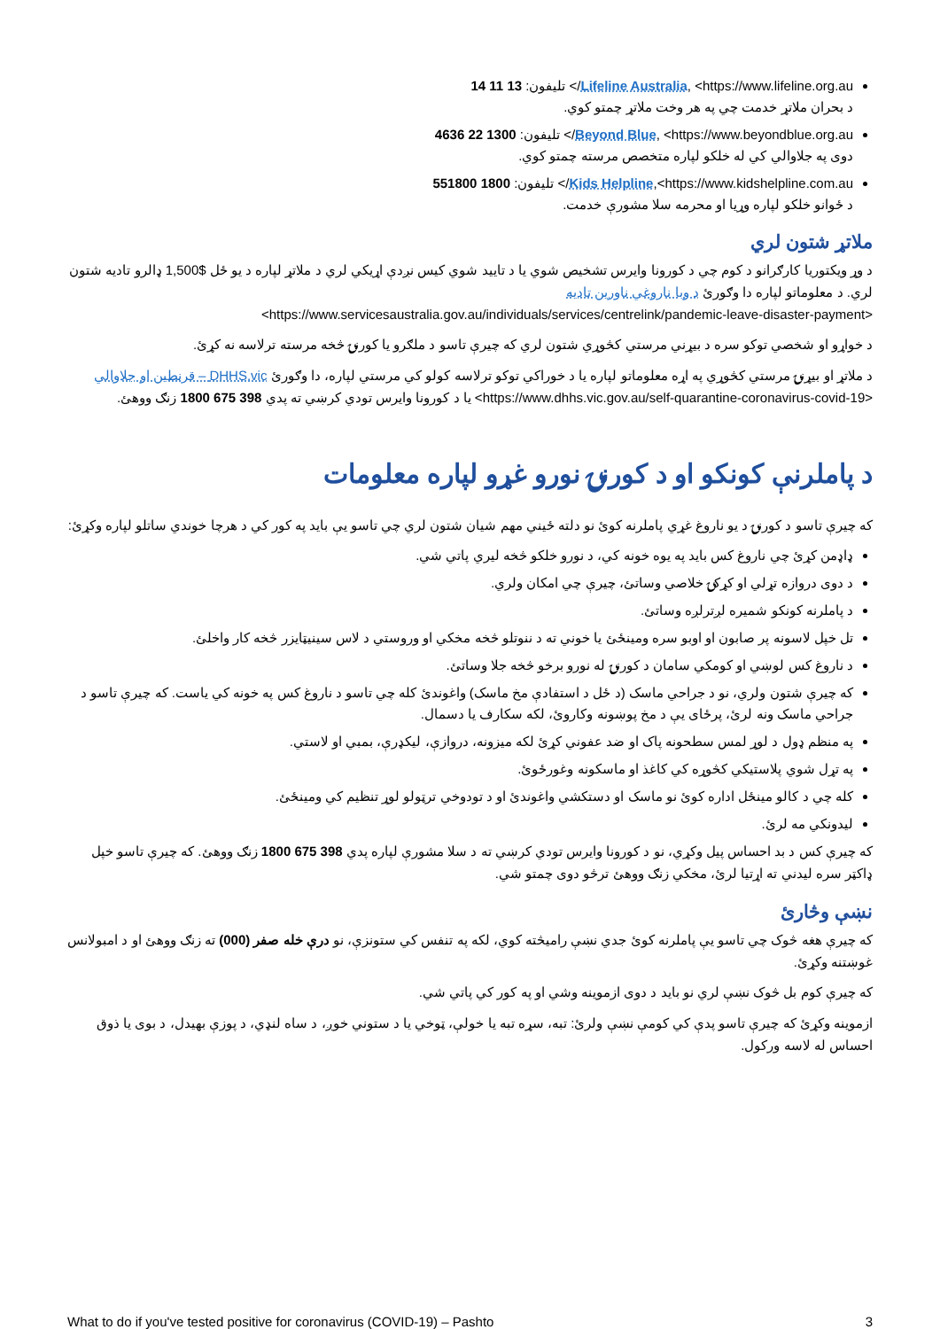Lifeline Australia, <https://www.lifeline.org.au/> تليفون: 13 11 14
د بحران ملاتړ خدمت چي په هر وخت ملاتړ چمتو کوي.
Beyond Blue, <https://www.beyondblue.org.au/> تليفون: 1300 22 4636
دوی په جلاوالي کي له خلکو لپاره متخصص مرسته چمتو کوي.
Kids Helpline,<https://www.kidshelpline.com.au/> تليفون: 1800 551800
د ځوانو خلکو لپاره وړيا او محرمه سلا مشورې خدمت.
ملاتړ شتون لري
د وړ ويکتوريا کارګرانو د کوم چي د کورونا وايرس تشخيص شوي يا د تاييد شوي کيس نږدې اړيکي لري د ملاتړ لپاره د يو ځل $1,500 ډالرو تاديه شتون لري. د معلوماتو لپاره دا وګورئ د وبا ناروغي ناورين تاديه
<https://www.servicesaustralia.gov.au/individuals/services/centrelink/pandemic-leave-disaster-payment>
د خواړو او شخصي توکو سره د بيړني مرستي کڅوړي شتون لري که چيرې تاسو د ملګرو يا کورنۍ څخه مرسته ترلاسه نه کړئ.
د ملاتړ او بيړنۍ مرستي کڅوړي په اړه معلوماتو لپاره يا د خوراکي توکو ترلاسه کولو کي مرستي لپاره، دا وګورئ DHHS.vic – قرنطين او جلاوالي <https://www.dhhs.vic.gov.au/self-quarantine-coronavirus-covid-19> يا د کورونا وايرس تودي کرښي ته پدي 398 675 1800 زنګ ووهئ.
د پاملرنې کونکو او د کورنۍ نورو غړو لپاره معلومات
که چيرې تاسو د کورنۍ د يو ناروغ غړي پاملرنه کوئ نو دلته ځيني مهم شيان شتون لري چي تاسو يې بايد په کور کي د هرچا خوندي ساتلو لپاره وکړئ:
ډاډمن کړئ چي ناروغ کس بايد په يوه خونه کي، د نورو خلکو څخه ليري پاتي شي.
د دوی دروازه تړلي او کړکۍ خلاصي وساتئ، چيرې چي امکان ولري.
د پاملرنه کونکو شميره لږترلږه وساتئ.
تل خپل لاسونه پر صابون او اوبو سره ومينځئ يا خوني ته د ننوتلو څخه مخکي او وروستي د لاس سينيټايزر څخه کار واخلئ.
د ناروغ کس لوښي او کومکي سامان د کورنۍ له نورو برخو څخه جلا وساتئ.
که چيرې شتون ولري، نو د جراحي ماسک (د ځل د استفادې مخ ماسک) واغوندئ کله چي تاسو د ناروغ کس په خونه کي ياست. که چيرې تاسو د جراحي ماسک ونه لرئ، پرځای يې د مخ پوښونه وکاروئ، لکه سکارف يا دسمال.
په منظم ډول د لوړ لمس سطحونه پاک او ضد عفوني کړئ لکه ميزونه، دروازې، ليکډرې، بمبي او لاستي.
په تړل شوي پلاستيکي کڅوړه کي کاغذ او ماسکونه وغورځوئ.
کله چي د کالو مينځل اداره کوئ نو ماسک او دستکشي واغوندئ او د تودوخي ترټولو لوړ تنظيم کي ومينځئ.
ليدونکي مه لرئ.
که چيرې کس د بد احساس پيل وکړي، نو د کورونا وايرس تودي کرښي ته د سلا مشورې لپاره پدي 398 675 1800 زنګ ووهئ. که چيرې تاسو خپل ډاکټر سره ليدني ته اړتيا لرئ، مخکي زنګ ووهئ ترڅو دوی چمتو شي.
نښې وڅارئ
که چيرې هغه څوک چي تاسو يې پاملرنه کوئ جدي نښې راميڅته کوي، لکه په تنفس کي ستونزې، نو درې خله صفر (000) ته زنګ ووهئ او د امبولانس غوښتنه وکړئ.
که چيرې کوم بل څوک نښې لري نو بايد د دوی ازموينه وشي او په کور کي پاتي شي.
ازموينه وکړئ که چيرې تاسو پدې کي کومې نښې ولرئ: تبه، سړه تبه يا خولې، ټوخي يا د ستوني خوږ، د ساه لنډي، د پوزې بهيدل، د بوی يا ذوق احساس له لاسه ورکول.
What to do if you've tested positive for coronavirus (COVID-19) – Pashto 3